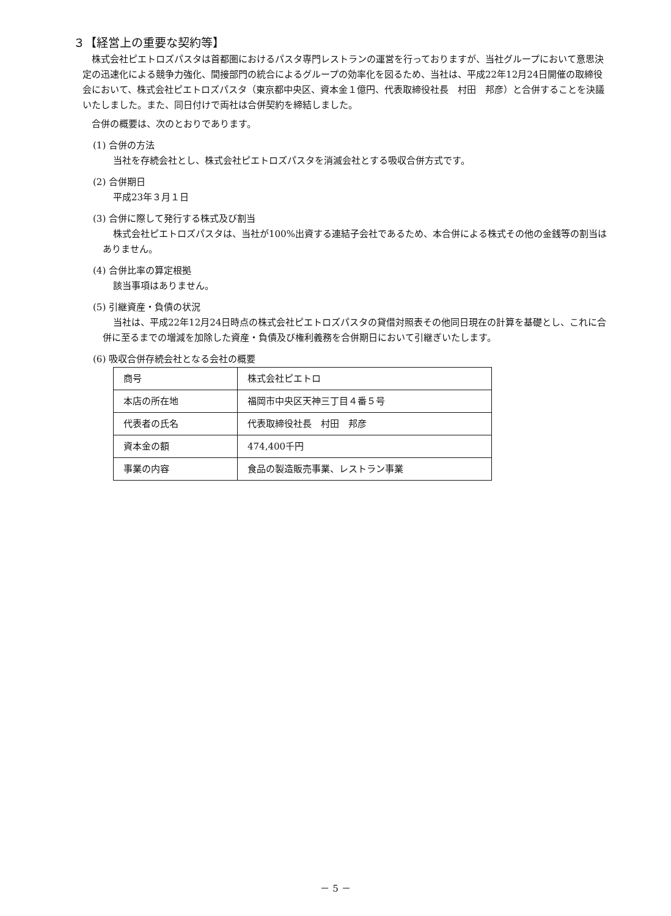３【経営上の重要な契約等】
株式会社ピエトロズパスタは首都圏におけるパスタ専門レストランの運営を行っておりますが、当社グループにおいて意思決定の迅速化による競争力強化、間接部門の統合によるグループの効率化を図るため、当社は、平成22年12月24日開催の取締役会において、株式会社ピエトロズパスタ（東京都中央区、資本金１億円、代表取締役社長　村田　邦彦）と合併することを決議いたしました。また、同日付けで両社は合併契約を締結しました。
合併の概要は、次のとおりであります。
(1) 合併の方法
当社を存続会社とし、株式会社ピエトロズパスタを消滅会社とする吸収合併方式です。
(2) 合併期日
平成23年３月１日
(3) 合併に際して発行する株式及び割当
株式会社ピエトロズパスタは、当社が100%出資する連結子会社であるため、本合併による株式その他の金銭等の割当はありません。
(4) 合併比率の算定根拠
該当事項はありません。
(5) 引継資産・負債の状況
当社は、平成22年12月24日時点の株式会社ピエトロズパスタの貸借対照表その他同日現在の計算を基礎とし、これに合併に至るまでの増減を加除した資産・負債及び権利義務を合併期日において引継ぎいたします。
(6) 吸収合併存続会社となる会社の概要
| 商号 | 株式会社ピエトロ |
| 本店の所在地 | 福岡市中央区天神三丁目４番５号 |
| 代表者の氏名 | 代表取締役社長 村田 邦彦 |
| 資本金の額 | 474,400千円 |
| 事業の内容 | 食品の製造販売事業、レストラン事業 |
－ 5 －